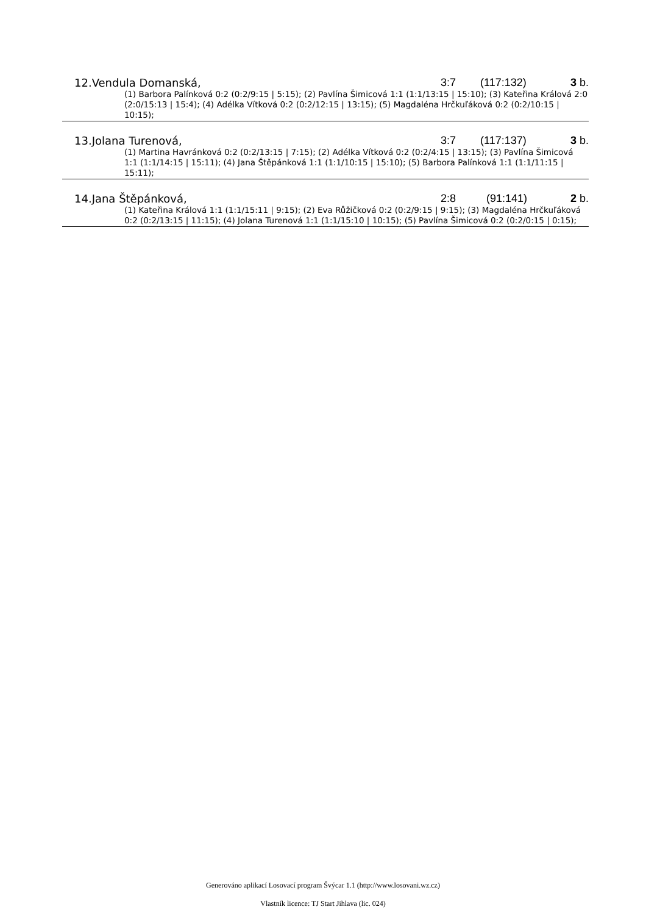12.Vendula Domanská, 3:7 (117:132) 3 b.
(1) Barbora Palínková 0:2 (0:2/9:15 | 5:15); (2) Pavlína Šimicová 1:1 (1:1/13:15 | 15:10); (3) Kateřina Králová 2:0 (2:0/15:13 | 15:4); (4) Adélka Vítková 0:2 (0:2/12:15 | 13:15); (5) Magdaléna Hrčkuľáková 0:2 (0:2/10:15 | 10:15);
13.Jolana Turenová, 3:7 (117:137) 3 b.
(1) Martina Havránková 0:2 (0:2/13:15 | 7:15); (2) Adélka Vítková 0:2 (0:2/4:15 | 13:15); (3) Pavlína Šimicová 1:1 (1:1/14:15 | 15:11); (4) Jana Štěpánková 1:1 (1:1/10:15 | 15:10); (5) Barbora Palínková 1:1 (1:1/11:15 | 15:11);
14.Jana Štěpánková, 2:8 (91:141) 2 b.
(1) Kateřina Králová 1:1 (1:1/15:11 | 9:15); (2) Eva Růžičková 0:2 (0:2/9:15 | 9:15); (3) Magdaléna Hrčkuľáková 0:2 (0:2/13:15 | 11:15); (4) Jolana Turenová 1:1 (1:1/15:10 | 10:15); (5) Pavlína Šimicová 0:2 (0:2/0:15 | 0:15);
Generováno aplikací Losovací program Švýcar 1.1 (http://www.losovani.wz.cz)
Vlastník licence: TJ Start Jihlava (lic. 024)